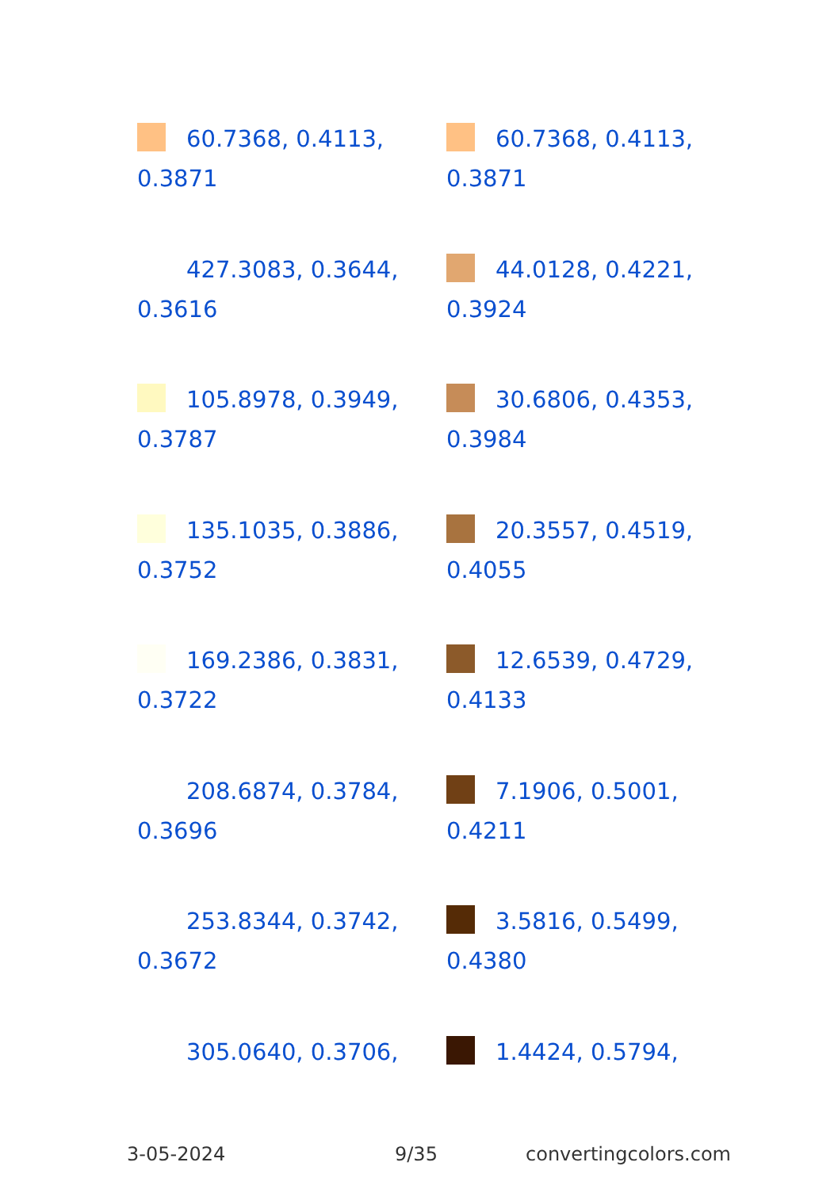60.7368, 0.4113, 0.3871
60.7368, 0.4113, 0.3871
427.3083, 0.3644, 0.3616
44.0128, 0.4221, 0.3924
105.8978, 0.3949, 0.3787
30.6806, 0.4353, 0.3984
135.1035, 0.3886, 0.3752
20.3557, 0.4519, 0.4055
169.2386, 0.3831, 0.3722
12.6539, 0.4729, 0.4133
208.6874, 0.3784, 0.3696
7.1906, 0.5001, 0.4211
253.8344, 0.3742, 0.3672
3.5816, 0.5499, 0.4380
305.0640, 0.3706,
1.4424, 0.5794,
3-05-2024 9/35 convertingcolors.com